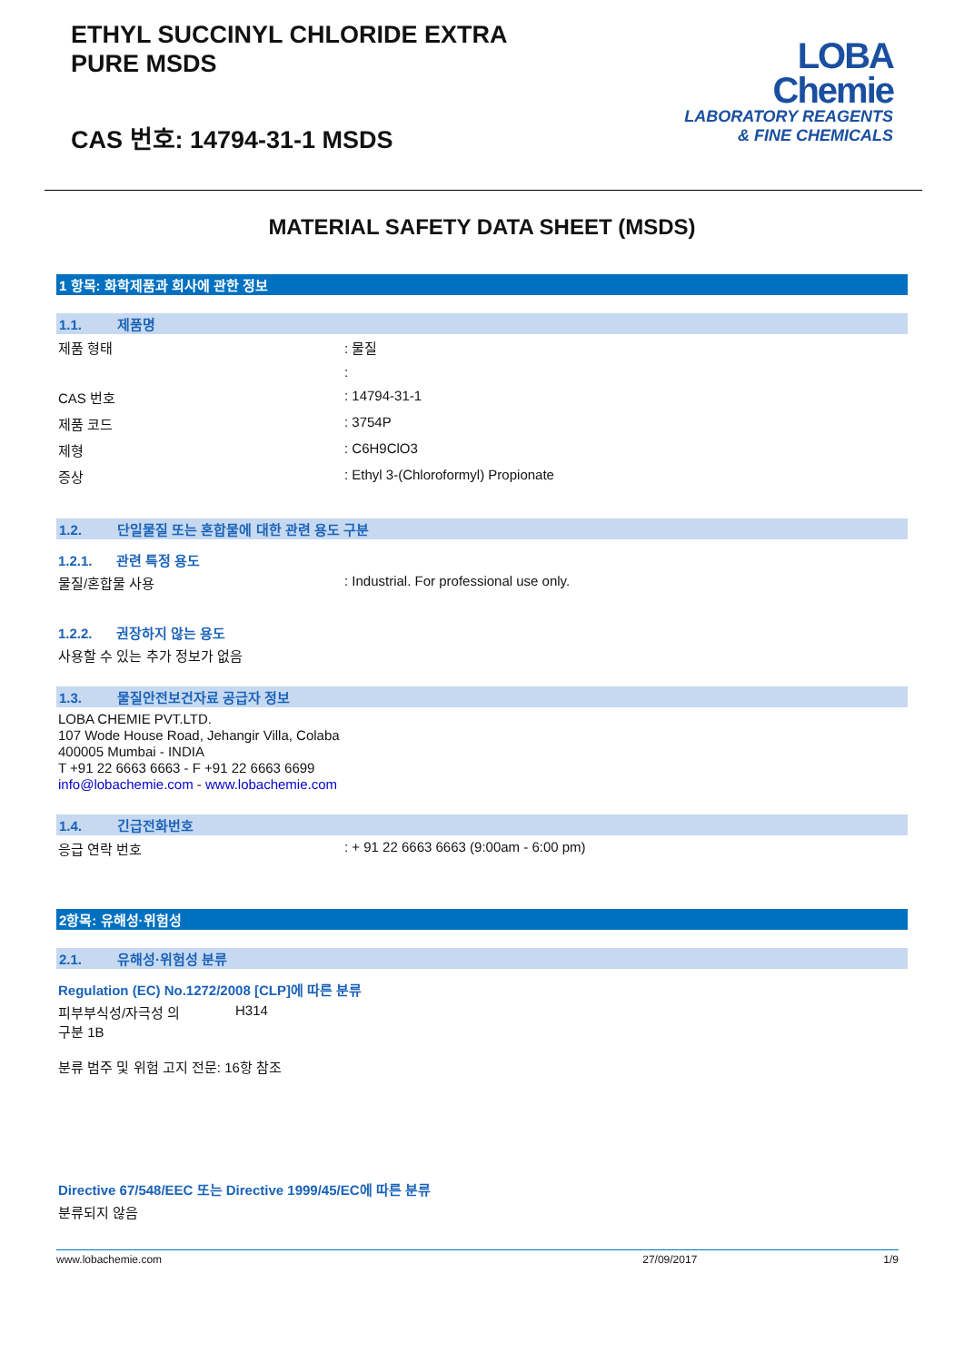ETHYL SUCCINYL CHLORIDE EXTRA
PURE MSDS
CAS 번호: 14794-31-1 MSDS
LOBA
Chemie
LABORATORY REAGENTS
& FINE CHEMICALS
MATERIAL SAFETY DATA SHEET (MSDS)
1 항목: 화학제품과 회사에 관한 정보
1.1. 제품명
제품 형태 : 물질
:
CAS 번호 : 14794-31-1
제품 코드 : 3754P
제형 : C6H9ClO3
증상 : Ethyl 3-(Chloroformyl) Propionate
1.2. 단일물질 또는 혼합물에 대한 관련 용도 구분
1.2.1. 관련 특정 용도
물질/혼합물 사용 : Industrial. For professional use only.
1.2.2. 권장하지 않는 용도
사용할 수 있는 추가 정보가 없음
1.3. 물질안전보건자료 공급자 정보
LOBA CHEMIE PVT.LTD.
107 Wode House Road, Jehangir Villa, Colaba
400005 Mumbai - INDIA
T +91 22 6663 6663 - F +91 22 6663 6699
info@lobachemie.com - www.lobachemie.com
1.4. 긴급전화번호
응급 연락 번호 : + 91 22 6663 6663 (9:00am - 6:00 pm)
2항목: 유해성·위험성
2.1. 유해성·위험성 분류
Regulation (EC) No.1272/2008 [CLP]에 따른 분류
피부부식성/자극성 의
구분 1B
H314
분류 범주 및 위험 고지 전문: 16항 참조
Directive 67/548/EEC 또는 Directive 1999/45/EC에 따른 분류
분류되지 않음
www.lobachemie.com 27/09/2017 1/9